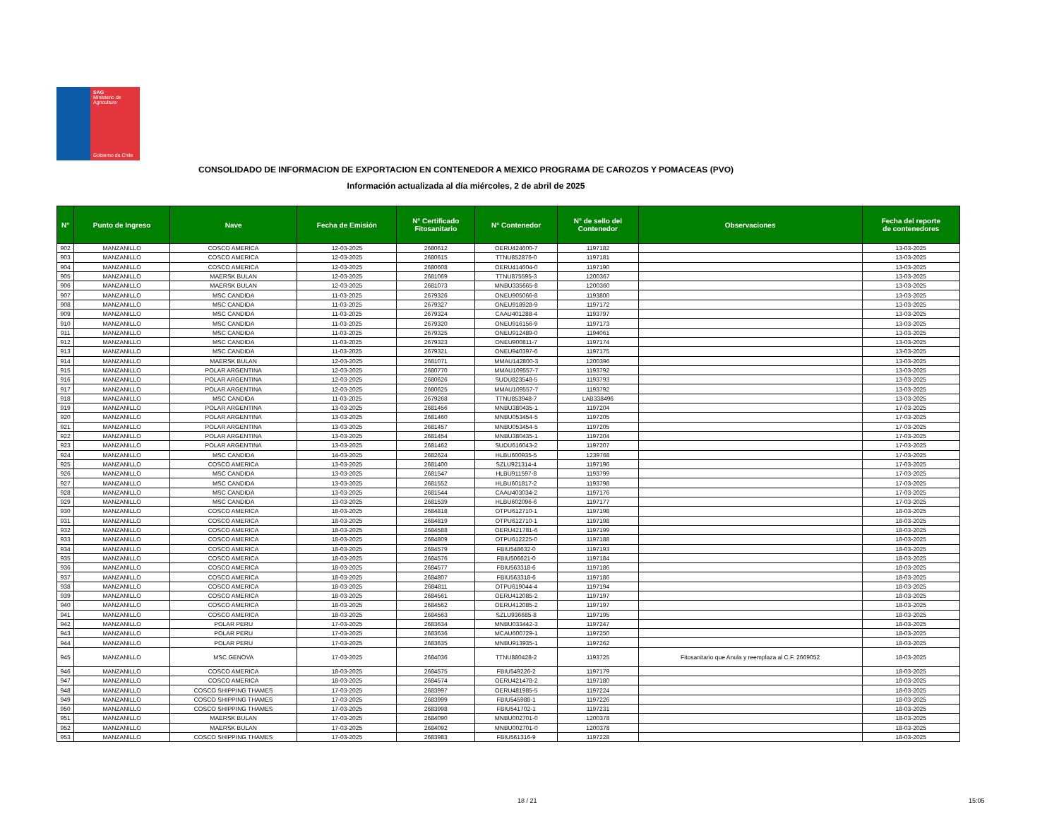SAG
Ministerio de
Agricultura
Gobierno de Chile
CONSOLIDADO DE INFORMACION DE EXPORTACION EN CONTENEDOR A MEXICO PROGRAMA DE CAROZOS Y POMACEAS (PVO)
Información actualizada al día miércoles, 2 de abril de 2025
| N° | Punto de Ingreso | Nave | Fecha de Emisión | N° Certificado Fitosanitario | N° Contenedor | N° de sello del Contenedor | Observaciones | Fecha del reporte de contenedores |
| --- | --- | --- | --- | --- | --- | --- | --- | --- |
| 902 | MANZANILLO | COSCO AMERICA | 12-03-2025 | 2680612 | OERU424600-7 | 1197182 | | 13-03-2025 |
| 903 | MANZANILLO | COSCO AMERICA | 12-03-2025 | 2680615 | TTNU852876-0 | 1197181 | | 13-03-2025 |
| 904 | MANZANILLO | COSCO AMERICA | 12-03-2025 | 2680608 | OERU414604-0 | 1197190 | | 13-03-2025 |
| 905 | MANZANILLO | MAERSK BULAN | 12-03-2025 | 2681069 | TTNU875595-3 | 1200367 | | 13-03-2025 |
| 906 | MANZANILLO | MAERSK BULAN | 12-03-2025 | 2681073 | MNBU335665-8 | 1200360 | | 13-03-2025 |
| 907 | MANZANILLO | MSC CANDIDA | 11-03-2025 | 2679326 | ONEU905066-8 | 1193800 | | 13-03-2025 |
| 908 | MANZANILLO | MSC CANDIDA | 11-03-2025 | 2679327 | ONEU918928-9 | 1197172 | | 13-03-2025 |
| 909 | MANZANILLO | MSC CANDIDA | 11-03-2025 | 2679324 | CAAU401288-4 | 1193797 | | 13-03-2025 |
| 910 | MANZANILLO | MSC CANDIDA | 11-03-2025 | 2679320 | ONEU916156-9 | 1197173 | | 13-03-2025 |
| 911 | MANZANILLO | MSC CANDIDA | 11-03-2025 | 2679325 | ONEU912489-0 | 1194061 | | 13-03-2025 |
| 912 | MANZANILLO | MSC CANDIDA | 11-03-2025 | 2679323 | ONEU900811-7 | 1197174 | | 13-03-2025 |
| 913 | MANZANILLO | MSC CANDIDA | 11-03-2025 | 2679321 | ONEU940397-6 | 1197175 | | 13-03-2025 |
| 914 | MANZANILLO | MAERSK BULAN | 12-03-2025 | 2681071 | MMAU142800-3 | 1200396 | | 13-03-2025 |
| 915 | MANZANILLO | POLAR ARGENTINA | 12-03-2025 | 2680770 | MMAU109557-7 | 1193792 | | 13-03-2025 |
| 916 | MANZANILLO | POLAR ARGENTINA | 12-03-2025 | 2680626 | SUDU823548-5 | 1193793 | | 13-03-2025 |
| 917 | MANZANILLO | POLAR ARGENTINA | 12-03-2025 | 2680625 | MMAU109557-7 | 1193792 | | 13-03-2025 |
| 918 | MANZANILLO | MSC CANDIDA | 11-03-2025 | 2679268 | TTNU853948-7 | LAB338496 | | 13-03-2025 |
| 919 | MANZANILLO | POLAR ARGENTINA | 13-03-2025 | 2681456 | MNBU380435-1 | 1197204 | | 17-03-2025 |
| 920 | MANZANILLO | POLAR ARGENTINA | 13-03-2025 | 2681460 | MNBU053454-5 | 1197205 | | 17-03-2025 |
| 921 | MANZANILLO | POLAR ARGENTINA | 13-03-2025 | 2681457 | MNBU053454-5 | 1197205 | | 17-03-2025 |
| 922 | MANZANILLO | POLAR ARGENTINA | 13-03-2025 | 2681454 | MNBU380435-1 | 1197204 | | 17-03-2025 |
| 923 | MANZANILLO | POLAR ARGENTINA | 13-03-2025 | 2681462 | SUDU616043-2 | 1197207 | | 17-03-2025 |
| 924 | MANZANILLO | MSC CANDIDA | 14-03-2025 | 2682624 | HLBU600935-5 | 1239768 | | 17-03-2025 |
| 925 | MANZANILLO | COSCO AMERICA | 13-03-2025 | 2681400 | SZLU921314-4 | 1197196 | | 17-03-2025 |
| 926 | MANZANILLO | MSC CANDIDA | 13-03-2025 | 2681547 | HLBU911597-8 | 1193799 | | 17-03-2025 |
| 927 | MANZANILLO | MSC CANDIDA | 13-03-2025 | 2681552 | HLBU601817-2 | 1193798 | | 17-03-2025 |
| 928 | MANZANILLO | MSC CANDIDA | 13-03-2025 | 2681544 | CAAU403034-2 | 1197176 | | 17-03-2025 |
| 929 | MANZANILLO | MSC CANDIDA | 13-03-2025 | 2681539 | HLBU602096-6 | 1197177 | | 17-03-2025 |
| 930 | MANZANILLO | COSCO AMERICA | 18-03-2025 | 2684818 | OTPU612710-1 | 1197198 | | 18-03-2025 |
| 931 | MANZANILLO | COSCO AMERICA | 18-03-2025 | 2684819 | OTPU612710-1 | 1197198 | | 18-03-2025 |
| 932 | MANZANILLO | COSCO AMERICA | 18-03-2025 | 2684588 | OERU421781-6 | 1197199 | | 18-03-2025 |
| 933 | MANZANILLO | COSCO AMERICA | 18-03-2025 | 2684809 | OTPU612225-0 | 1197188 | | 18-03-2025 |
| 934 | MANZANILLO | COSCO AMERICA | 18-03-2025 | 2684579 | FBIU548632-0 | 1197193 | | 18-03-2025 |
| 935 | MANZANILLO | COSCO AMERICA | 18-03-2025 | 2684576 | FBIU506621-0 | 1197184 | | 18-03-2025 |
| 936 | MANZANILLO | COSCO AMERICA | 18-03-2025 | 2684577 | FBIU563318-6 | 1197186 | | 18-03-2025 |
| 937 | MANZANILLO | COSCO AMERICA | 18-03-2025 | 2684807 | FBIU563318-6 | 1197186 | | 18-03-2025 |
| 938 | MANZANILLO | COSCO AMERICA | 18-03-2025 | 2684811 | OTPU619044-4 | 1197194 | | 18-03-2025 |
| 939 | MANZANILLO | COSCO AMERICA | 18-03-2025 | 2684561 | OERU412085-2 | 1197197 | | 18-03-2025 |
| 940 | MANZANILLO | COSCO AMERICA | 18-03-2025 | 2684562 | OERU412085-2 | 1197197 | | 18-03-2025 |
| 941 | MANZANILLO | COSCO AMERICA | 18-03-2025 | 2684563 | SZLU936685-8 | 1197195 | | 18-03-2025 |
| 942 | MANZANILLO | POLAR PERU | 17-03-2025 | 2683634 | MNBU033442-3 | 1197247 | | 18-03-2025 |
| 943 | MANZANILLO | POLAR PERU | 17-03-2025 | 2683636 | MCAU600729-1 | 1197250 | | 18-03-2025 |
| 944 | MANZANILLO | POLAR PERU | 17-03-2025 | 2683635 | MNBU913935-1 | 1197262 | | 18-03-2025 |
| 945 | MANZANILLO | MSC GENOVA | 17-03-2025 | 2684036 | TTNU880428-2 | 1193725 | Fitosanitario que Anula y reemplaza al C.F. 2669052 | 18-03-2025 |
| 946 | MANZANILLO | COSCO AMERICA | 18-03-2025 | 2684575 | FBIU549226-2 | 1197179 | | 18-03-2025 |
| 947 | MANZANILLO | COSCO AMERICA | 18-03-2025 | 2684574 | OERU421478-2 | 1197180 | | 18-03-2025 |
| 948 | MANZANILLO | COSCO SHIPPING THAMES | 17-03-2025 | 2683997 | OERU481985-5 | 1197224 | | 18-03-2025 |
| 949 | MANZANILLO | COSCO SHIPPING THAMES | 17-03-2025 | 2683999 | FBIU545988-1 | 1197226 | | 18-03-2025 |
| 950 | MANZANILLO | COSCO SHIPPING THAMES | 17-03-2025 | 2683998 | FBIU541702-1 | 1197231 | | 18-03-2025 |
| 951 | MANZANILLO | MAERSK BULAN | 17-03-2025 | 2684090 | MNBU002701-0 | 1200378 | | 18-03-2025 |
| 952 | MANZANILLO | MAERSK BULAN | 17-03-2025 | 2684092 | MNBU002701-0 | 1200378 | | 18-03-2025 |
| 953 | MANZANILLO | COSCO SHIPPING THAMES | 17-03-2025 | 2683983 | FBIU561316-9 | 1197228 | | 18-03-2025 |
18 / 21 15:05